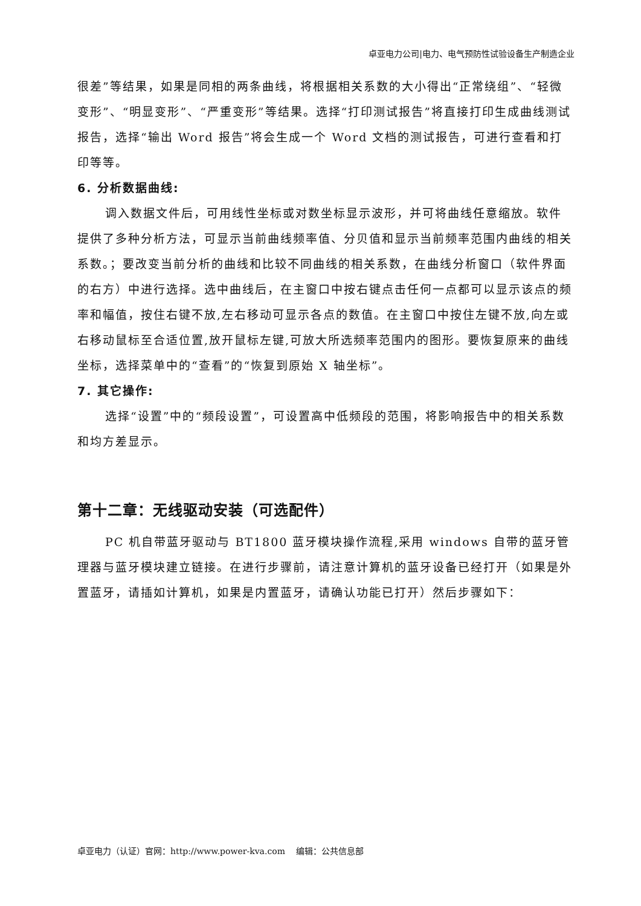卓亚电力公司|电力、电气预防性试验设备生产制造企业
很差”等结果，如果是同相的两条曲线，将根据相关系数的大小得出“正常绕组”、“轻微变形”、“明显变形”、“严重变形”等结果。选择“打印测试报告”将直接打印生成曲线测试报告，选择“输出 Word 报告”将会生成一个 Word 文档的测试报告，可进行查看和打印等等。
6. 分析数据曲线:
调入数据文件后，可用线性坐标或对数坐标显示波形，并可将曲线任意缩放。软件提供了多种分析方法，可显示当前曲线频率值、分贝值和显示当前频率范围内曲线的相关系数。；要改变当前分析的曲线和比较不同曲线的相关系数，在曲线分析窗口（软件界面的右方）中进行选择。选中曲线后，在主窗口中按右键点击任何一点都可以显示该点的频率和幅值，按住右键不放,左右移动可显示各点的数值。在主窗口中按住左键不放,向左或右移动鼠标至合适位置,放开鼠标左键,可放大所选频率范围内的图形。要恢复原来的曲线坐标，选择菜单中的“查看”的“恢复到原始 X 轴坐标”。
7. 其它操作:
选择“设置”中的“频段设置”，可设置高中低频段的范围，将影响报告中的相关系数和均方差显示。
第十二章：无线驱动安装（可选配件）
PC 机自带蓝牙驱动与 BT1800 蓝牙模块操作流程,采用 windows 自带的蓝牙管理器与蓝牙模块建立链接。在进行步骤前，请注意计算机的蓝牙设备已经打开（如果是外置蓝牙，请插如计算机，如果是内置蓝牙，请确认功能已打开）然后步骤如下：
卓亚电力（认证）官网：http://www.power-kva.com 编辑：公共信息部